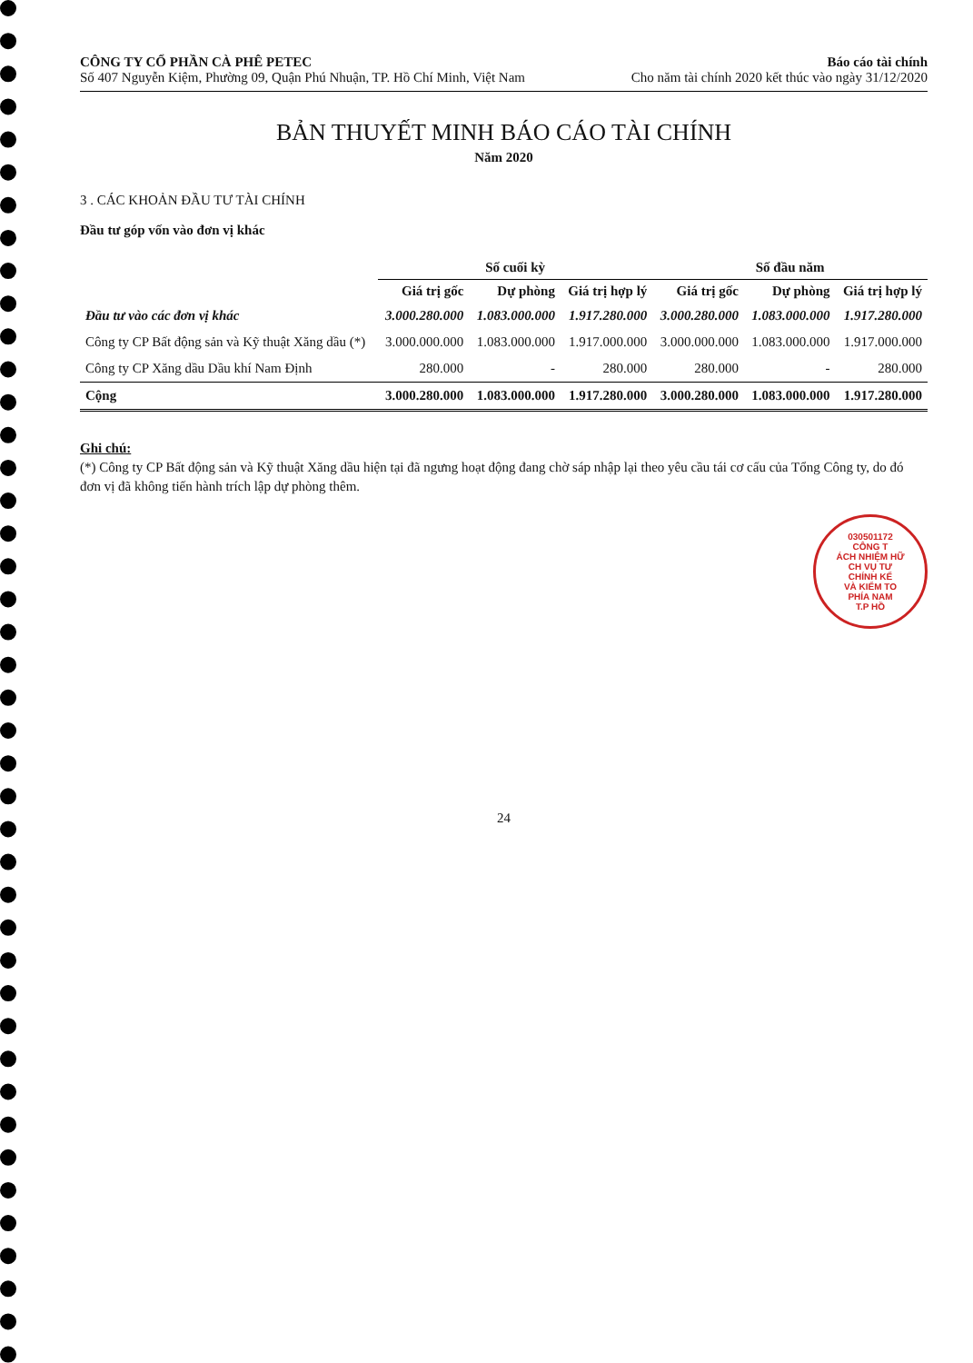CÔNG TY CỔ PHẦN CÀ PHÊ PETEC
Số 407 Nguyễn Kiệm, Phường 09, Quận Phú Nhuận, TP. Hồ Chí Minh, Việt Nam
Báo cáo tài chính
Cho năm tài chính 2020 kết thúc vào ngày 31/12/2020
BẢN THUYẾT MINH BÁO CÁO TÀI CHÍNH
Năm 2020
3 . CÁC KHOẢN ĐẦU TƯ TÀI CHÍNH
Đầu tư góp vốn vào đơn vị khác
| | Số cuối kỳ | | | Số đầu năm | | |
| --- | --- | --- | --- | --- | --- | --- |
| | Giá trị gốc | Dự phòng | Giá trị hợp lý | Giá trị gốc | Dự phòng | Giá trị hợp lý |
| Đầu tư vào các đơn vị khác | 3.000.280.000 | 1.083.000.000 | 1.917.280.000 | 3.000.280.000 | 1.083.000.000 | 1.917.280.000 |
| Công ty CP Bất động sản và Kỹ thuật Xăng dầu (*) | 3.000.000.000 | 1.083.000.000 | 1.917.000.000 | 3.000.000.000 | 1.083.000.000 | 1.917.000.000 |
| Công ty CP Xăng dầu Dầu khí Nam Định | 280.000 | - | 280.000 | 280.000 | - | 280.000 |
| Cộng | 3.000.280.000 | 1.083.000.000 | 1.917.280.000 | 3.000.280.000 | 1.083.000.000 | 1.917.280.000 |
Ghi chú:
(*) Công ty CP Bất động sản và Kỹ thuật Xăng dầu hiện tại đã ngưng hoạt động đang chờ sáp nhập lại theo yêu cầu tái cơ cấu của Tổng Công ty, do đó đơn vị đã không tiến hành trích lập dự phòng thêm.
030501172
CÔNG T
ÁCH NHIỆM HỮ
CH VỤ TƯ
CHÍNH KẾ
VÀ KIỂM TO
PHÍA NAM
T.P HỒ
24